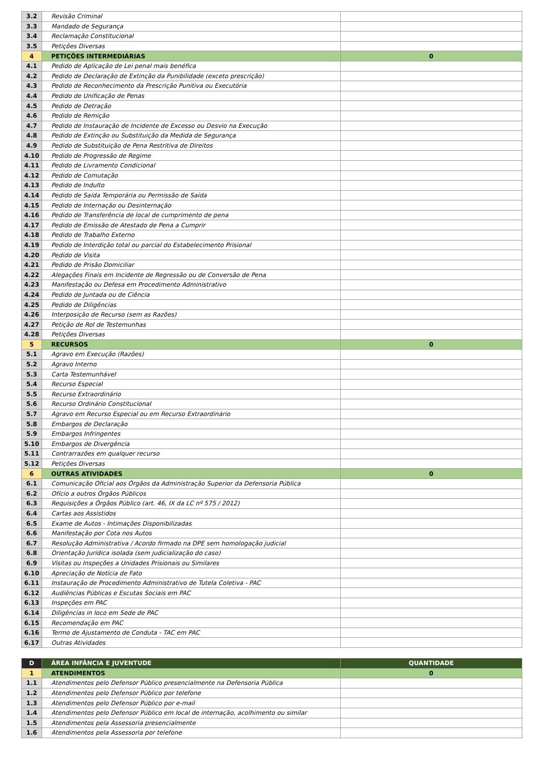| 3.2 | Revisão Criminal | |
| 3.3 | Mandado de Segurança | |
| 3.4 | Reclamação Constitucional | |
| 3.5 | Petições Diversas | |
| 4 | PETIÇÕES INTERMEDIÁRIAS | 0 |
| 4.1 | Pedido de Aplicação de Lei penal mais benéfica | |
| 4.2 | Pedido de Declaração de Extinção da Punibilidade (exceto prescrição) | |
| 4.3 | Pedido de Reconhecimento da Prescrição Punitiva ou Executória | |
| 4.4 | Pedido de Unificação de Penas | |
| 4.5 | Pedido de Detração | |
| 4.6 | Pedido de Remição | |
| 4.7 | Pedido de Instauração de Incidente de Excesso ou Desvio na Execução | |
| 4.8 | Pedido de Extinção ou Substituição da Medida de Segurança | |
| 4.9 | Pedido de Substituição de Pena Restritiva de Direitos | |
| 4.10 | Pedido de Progressão de Regime | |
| 4.11 | Pedido de Livramento Condicional | |
| 4.12 | Pedido de Comutação | |
| 4.13 | Pedido de Indulto | |
| 4.14 | Pedido de Saída Temporária ou Permissão de Saída | |
| 4.15 | Pedido de Internação ou Desinternação | |
| 4.16 | Pedido de Transferência de local de cumprimento de pena | |
| 4.17 | Pedido de Emissão de Atestado de Pena a Cumprir | |
| 4.18 | Pedido de Trabalho Externo | |
| 4.19 | Pedido de Interdição total ou parcial do Estabelecimento Prisional | |
| 4.20 | Pedido de Visita | |
| 4.21 | Pedido de Prisão Domiciliar | |
| 4.22 | Alegações Finais em Incidente de Regressão ou de Conversão de Pena | |
| 4.23 | Manifestação ou Defesa em Procedimento Administrativo | |
| 4.24 | Pedido de Juntada ou de Ciência | |
| 4.25 | Pedido de Diligências | |
| 4.26 | Interposição de Recurso (sem as Razões) | |
| 4.27 | Petição de Rol de Testemunhas | |
| 4.28 | Petições Diversas | |
| 5 | RECURSOS | 0 |
| 5.1 | Agravo em Execução (Razões) | |
| 5.2 | Agravo Interno | |
| 5.3 | Carta Testemunhável | |
| 5.4 | Recurso Especial | |
| 5.5 | Recurso Extraordinário | |
| 5.6 | Recurso Ordinário Constitucional | |
| 5.7 | Agravo em Recurso Especial ou em Recurso Extraordinário | |
| 5.8 | Embargos de Declaração | |
| 5.9 | Embargos Infringentes | |
| 5.10 | Embargos de Divergência | |
| 5.11 | Contrarrazões em qualquer recurso | |
| 5.12 | Petições Diversas | |
| 6 | OUTRAS ATIVIDADES | 0 |
| 6.1 | Comunicação Oficial aos Órgãos da Administração Superior da Defensoria Pública | |
| 6.2 | Ofício a outros Órgãos Públicos | |
| 6.3 | Requisições a Órgãos Público (art. 46, IX da LC nº 575 / 2012) | |
| 6.4 | Cartas aos Assistidos | |
| 6.5 | Exame de Autos - Intimações Disponibilizadas | |
| 6.6 | Manifestação por Cota nos Autos | |
| 6.7 | Resolução Administrativa / Acordo firmado na DPE sem homologação judicial | |
| 6.8 | Orientação Jurídica isolada (sem judicialização do caso) | |
| 6.9 | Visitas ou Inspeções a Unidades Prisionais ou Similares | |
| 6.10 | Apreciação de Notícia de Fato | |
| 6.11 | Instauração de Procedimento Administrativo de Tutela Coletiva - PAC | |
| 6.12 | Audiências Públicas e Escutas Sociais em PAC | |
| 6.13 | Inspeções em PAC | |
| 6.14 | Diligências in loco em Sede de PAC | |
| 6.15 | Recomendação em PAC | |
| 6.16 | Termo de Ajustamento de Conduta - TAC em PAC | |
| 6.17 | Outras Atividades | |
| D | ÁREA INFÂNCIA E JUVENTUDE | QUANTIDADE |
| 1 | ATENDIMENTOS | 0 |
| 1.1 | Atendimentos pelo Defensor Público presencialmente na Defensoria Pública | |
| 1.2 | Atendimentos pelo Defensor Público por telefone | |
| 1.3 | Atendimentos pelo Defensor Público por e-mail | |
| 1.4 | Atendimentos pelo Defensor Público em local de internação, acolhimento ou similar | |
| 1.5 | Atendimentos pela Assessoria presencialmente | |
| 1.6 | Atendimentos pela Assessoria por telefone | |